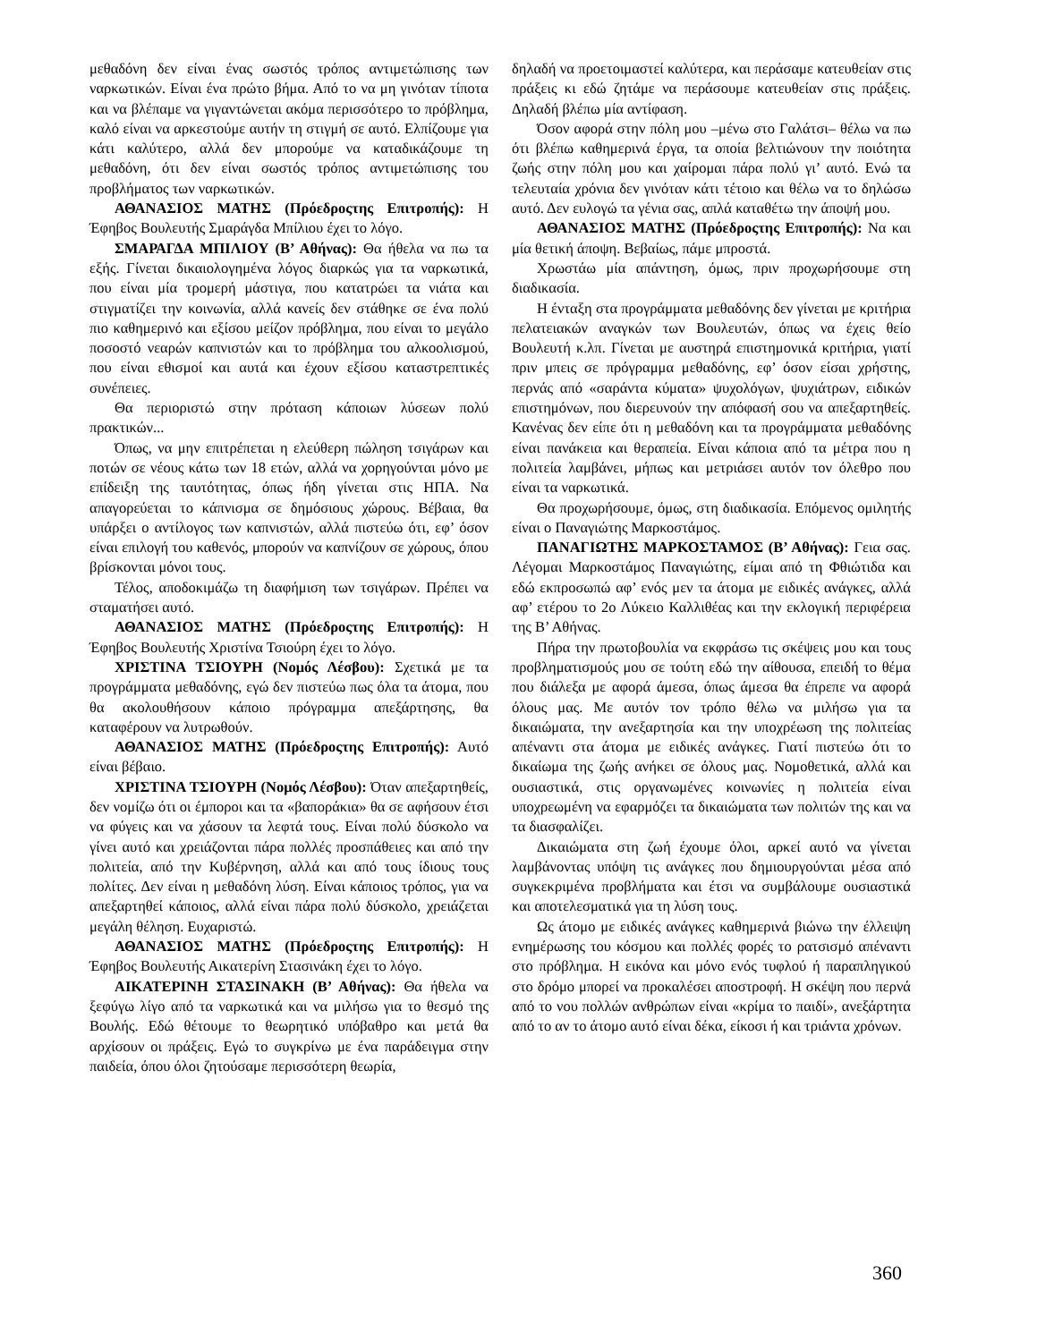μεθαδόνη δεν είναι ένας σωστός τρόπος αντιμετώπισης των ναρκωτικών. Είναι ένα πρώτο βήμα. Από το να μη γινόταν τίποτα και να βλέπαμε να γιγαντώνεται ακόμα περισσότερο το πρόβλημα, καλό είναι να αρκεστούμε αυτήν τη στιγμή σε αυτό. Ελπίζουμε για κάτι καλύτερο, αλλά δεν μπορούμε να καταδικάζουμε τη μεθαδόνη, ότι δεν είναι σωστός τρόπος αντιμετώπισης του προβλήματος των ναρκωτικών.
ΑΘΑΝΑΣΙΟΣ ΜΑΤΗΣ (Πρόεδροςτης Επιτροπής): Η Έφηβος Βουλευτής Σμαράγδα Μπίλιου έχει το λόγο.
ΣΜΑΡΑΓΔΑ ΜΠΙΛΙΟΥ (Β’ Αθήνας): Θα ήθελα να πω τα εξής. Γίνεται δικαιολογημένα λόγος διαρκώς για τα ναρκωτικά, που είναι μία τρομερή μάστιγα, που κατατρώει τα νιάτα και στιγματίζει την κοινωνία, αλλά κανείς δεν στάθηκε σε ένα πολύ πιο καθημερινό και εξίσου μείζον πρόβλημα, που είναι το μεγάλο ποσοστό νεαρών καπνιστών και το πρόβλημα του αλκοολισμού, που είναι εθισμοί και αυτά και έχουν εξίσου καταστρεπτικές συνέπειες.
Θα περιοριστώ στην πρόταση κάποιων λύσεων πολύ πρακτικών...
Όπως, να μην επιτρέπεται η ελεύθερη πώληση τσιγάρων και ποτών σε νέους κάτω των 18 ετών, αλλά να χορηγούνται μόνο με επίδειξη της ταυτότητας, όπως ήδη γίνεται στις ΗΠΑ. Να απαγορεύεται το κάπνισμα σε δημόσιους χώρους. Βέβαια, θα υπάρξει ο αντίλογος των καπνιστών, αλλά πιστεύω ότι, εφ’ όσον είναι επιλογή του καθενός, μπορούν να καπνίζουν σε χώρους, όπου βρίσκονται μόνοι τους.
Τέλος, αποδοκιμάζω τη διαφήμιση των τσιγάρων. Πρέπει να σταματήσει αυτό.
ΑΘΑΝΑΣΙΟΣ ΜΑΤΗΣ (Πρόεδροςτης Επιτροπής): Η Έφηβος Βουλευτής Χριστίνα Τσιούρη έχει το λόγο.
ΧΡΙΣΤΙΝΑ ΤΣΙΟΥΡΗ (Νομός Λέσβου): Σχετικά με τα προγράμματα μεθαδόνης, εγώ δεν πιστεύω πως όλα τα άτομα, που θα ακολουθήσουν κάποιο πρόγραμμα απεξάρτησης, θα καταφέρουν να λυτρωθούν.
ΑΘΑΝΑΣΙΟΣ ΜΑΤΗΣ (Πρόεδροςτης Επιτροπής): Αυτό είναι βέβαιο.
ΧΡΙΣΤΙΝΑ ΤΣΙΟΥΡΗ (Νομός Λέσβου): Όταν απεξαρτηθείς, δεν νομίζω ότι οι έμποροι και τα «βαποράκια» θα σε αφήσουν έτσι να φύγεις και να χάσουν τα λεφτά τους. Είναι πολύ δύσκολο να γίνει αυτό και χρειάζονται πάρα πολλές προσπάθειες και από την πολιτεία, από την Κυβέρνηση, αλλά και από τους ίδιους τους πολίτες. Δεν είναι η μεθαδόνη λύση. Είναι κάποιος τρόπος, για να απεξαρτηθεί κάποιος, αλλά είναι πάρα πολύ δύσκολο, χρειάζεται μεγάλη θέληση. Ευχαριστώ.
ΑΘΑΝΑΣΙΟΣ ΜΑΤΗΣ (Πρόεδροςτης Επιτροπής): Η Έφηβος Βουλευτής Αικατερίνη Στασινάκη έχει το λόγο.
ΑΙΚΑΤΕΡΙΝΗ ΣΤΑΣΙΝΑΚΗ (Β’ Αθήνας): Θα ήθελα να ξεφύγω λίγο από τα ναρκωτικά και να μιλήσω για το θεσμό της Βουλής. Εδώ θέτουμε το θεωρητικό υπόβαθρο και μετά θα αρχίσουν οι πράξεις. Εγώ το συγκρίνω με ένα παράδειγμα στην παιδεία, όπου όλοι ζητούσαμε περισσότερη θεωρία,
δηλαδή να προετοιμαστεί καλύτερα, και περάσαμε κατευθείαν στις πράξεις κι εδώ ζητάμε να περάσουμε κατευθείαν στις πράξεις. Δηλαδή βλέπω μία αντίφαση.
Όσον αφορά στην πόλη μου –μένω στο Γαλάτσι– θέλω να πω ότι βλέπω καθημερινά έργα, τα οποία βελτιώνουν την ποιότητα ζωής στην πόλη μου και χαίρομαι πάρα πολύ γι’ αυτό. Ενώ τα τελευταία χρόνια δεν γινόταν κάτι τέτοιο και θέλω να το δηλώσω αυτό. Δεν ευλογώ τα γένια σας, απλά καταθέτω την άποψή μου.
ΑΘΑΝΑΣΙΟΣ ΜΑΤΗΣ (Πρόεδροςτης Επιτροπής): Να και μία θετική άποψη. Βεβαίως, πάμε μπροστά.
Χρωστάω μία απάντηση, όμως, πριν προχωρήσουμε στη διαδικασία.
Η ένταξη στα προγράμματα μεθαδόνης δεν γίνεται με κριτήρια πελατειακών αναγκών των Βουλευτών, όπως να έχεις θείο Βουλευτή κ.λπ. Γίνεται με αυστηρά επιστημονικά κριτήρια, γιατί πριν μπεις σε πρόγραμμα μεθαδόνης, εφ’ όσον είσαι χρήστης, περνάς από «σαράντα κύματα» ψυχολόγων, ψυχιάτρων, ειδικών επιστημόνων, που διερευνούν την απόφασή σου να απεξαρτηθείς. Κανένας δεν είπε ότι η μεθαδόνη και τα προγράμματα μεθαδόνης είναι πανάκεια και θεραπεία. Είναι κάποια από τα μέτρα που η πολιτεία λαμβάνει, μήπως και μετριάσει αυτόν τον όλεθρο που είναι τα ναρκωτικά.
Θα προχωρήσουμε, όμως, στη διαδικασία. Επόμενος ομιλητής είναι ο Παναγιώτης Μαρκοστάμος.
ΠΑΝΑΓΙΩΤΗΣ ΜΑΡΚΟΣΤΑΜΟΣ (Β’ Αθήνας): Γεια σας. Λέγομαι Μαρκοστάμος Παναγιώτης, είμαι από τη Φθιώτιδα και εδώ εκπροσωπώ αφ’ ενός μεν τα άτομα με ειδικές ανάγκες, αλλά αφ’ ετέρου το 2ο Λύκειο Καλλιθέας και την εκλογική περιφέρεια της Β’ Αθήνας.
Πήρα την πρωτοβουλία να εκφράσω τις σκέψεις μου και τους προβληματισμούς μου σε τούτη εδώ την αίθουσα, επειδή το θέμα που διάλεξα με αφορά άμεσα, όπως άμεσα θα έπρεπε να αφορά όλους μας. Με αυτόν τον τρόπο θέλω να μιλήσω για τα δικαιώματα, την ανεξαρτησία και την υποχρέωση της πολιτείας απέναντι στα άτομα με ειδικές ανάγκες. Γιατί πιστεύω ότι το δικαίωμα της ζωής ανήκει σε όλους μας. Νομοθετικά, αλλά και ουσιαστικά, στις οργανωμένες κοινωνίες η πολιτεία είναι υποχρεωμένη να εφαρμόζει τα δικαιώματα των πολιτών της και να τα διασφαλίζει.
Δικαιώματα στη ζωή έχουμε όλοι, αρκεί αυτό να γίνεται λαμβάνοντας υπόψη τις ανάγκες που δημιουργούνται μέσα από συγκεκριμένα προβλήματα και έτσι να συμβάλουμε ουσιαστικά και αποτελεσματικά για τη λύση τους.
Ως άτομο με ειδικές ανάγκες καθημερινά βιώνω την έλλειψη ενημέρωσης του κόσμου και πολλές φορές το ρατσισμό απέναντι στο πρόβλημα. Η εικόνα και μόνο ενός τυφλού ή παραπληγικού στο δρόμο μπορεί να προκαλέσει αποστροφή. Η σκέψη που περνά από το νου πολλών ανθρώπων είναι «κρίμα το παιδί», ανεξάρτητα από το αν το άτομο αυτό είναι δέκα, είκοσι ή και τριάντα χρόνων.
360